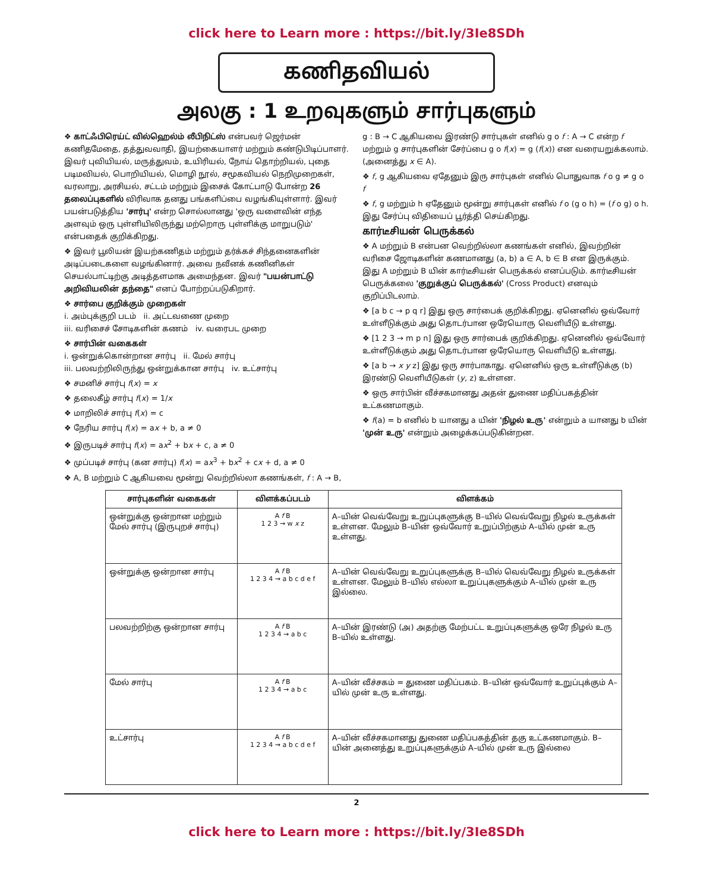click here to Learn more : https://bit.ly/3Ie8SDh
கணிதவியல்
அலகு : 1 உறவுகளும் சார்புகளும்
❖ காட்ஃபிரெய்ட் வில்ஹெல்ம் லீபிநிட்ஸ் என்பவர் ஜெர்மன் கணிதமேதை, தத்துவவாதி, இயற்கையாளர் மற்றும் கண்டுபிடிப்பாளர். இவர் புவியியல், மருத்துவம், உயிரியல், நோய் தொற்றியல், புதை படிமவியல், பொறியியல், மொழி நூல், சமூகவியல் நெறிமுறைகள், வரலாறு, அரசியல், சட்டம் மற்றும் இசைக் கோட்பாடு போன்ற 26 தலைப்புகளில் விரிவாக தனது பங்களிப்பை வழங்கியுள்ளார். இவர் பயன்படுத்திய 'சார்பு' என்ற சொல்லானது 'ஒரு வளைவின் எந்த அளவும் ஒரு புள்ளியிலிருந்து மற்றொரு புள்ளிக்கு மாறுபடும்' என்பதைக் குறிக்கிறது.
❖ இவர் பூலியன் இயற்கணிதம் மற்றும் தர்க்கச் சிந்தனைகளின் அடிப்படைகளை வழங்கினார். அவை நவீனக் கணினிகள் செயல்பாட்டிற்கு அடித்தளமாக அமைந்தன. இவர் "பயன்பாட்டு அறிவியலின் தந்தை" எனப் போற்றப்படுகிறார்.
❖ சார்பை குறிக்கும் முறைகள்
i. அம்புக்குறி படம் ii. அட்டவணை முறை
iii. வரிசைச் சோடிகளின் கணம் iv. வரைபட முறை
❖ சார்பின் வகைகள்
i. ஒன்றுக்கொன்றான சார்பு ii. மேல் சார்பு
iii. பலவற்றிலிருந்து ஒன்றுக்கான சார்பு iv. உட்சார்பு
❖ சமனிச் சார்பு f(x) = x
❖ தலைகீழ் சார்பு f(x) = 1/x
❖ மாறிலிச் சார்பு f(x) = c
❖ நேரிய சார்பு f(x) = ax + b, a ≠ 0
❖ இருபடிச் சார்பு f(x) = ax<sup>2</sup> + bx + c, a ≠ 0
❖ முப்படிச் சார்பு (கன சார்பு) f(x) = ax<sup>3</sup> + bx<sup>2</sup> + cx + d, a ≠ 0
❖ A, B மற்றும் C ஆகியவை மூன்று வெற்றில்லா கணங்கள், f : A → B,
g : B → C ஆகியவை இரண்டு சார்புகள் எனில் g o f : A → C என்ற f மற்றும் g சார்புகளின் சேர்ப்பை g o f(x) = g (f(x)) என வரையறுக்கலாம். (அனைத்து x ∈ A).
❖ f, g ஆகியவை ஏதேனும் இரு சார்புகள் எனில் பொதுவாக f o g ≠ g o f
❖ f, g மற்றும் h ஏதேனும் மூன்று சார்புகள் எனில் f o (g o h) = (f o g) o h. இது சேர்ப்பு விதியைப் பூர்த்தி செய்கிறது.
கார்டீசியன் பெருக்கல்
❖ A மற்றும் B என்பன வெற்றில்லா கணங்கள் எனில், இவற்றின் வரிசை ஜோடிகளின் கணமானது (a, b) a ∈ A, b ∈ B என இருக்கும். இது A மற்றும் B யின் கார்டீசியன் பெருக்கல் எனப்படும். கார்டீசியன் பெருக்கலை 'குறுக்குப் பெருக்கல்' (Cross Product) எனவும் குறிப்பிடலாம்.
❖ [a b c → p q r] இது ஒரு சார்பைக் குறிக்கிறது. ஏனெனில் ஒவ்வோர் உள்ளீடுக்கும் அது தொடர்பான ஒரேயொரு வெளியீடு உள்ளது.
❖ [1 2 3 → m p n] இது ஒரு சார்பைக் குறிக்கிறது. ஏனெனில் ஒவ்வோர் உள்ளீடுக்கும் அது தொடர்பான ஒரேயொரு வெளியீடு உள்ளது.
❖ [a b → x y z] இது ஒரு சார்பாகாது. ஏனெனில் ஒரு உள்ளீடுக்கு (b) இரண்டு வெளியீடுகள் (y, z) உள்ளன.
❖ ஒரு சார்பின் வீச்சகமானது அதன் துணை மதிப்பகத்தின் உட்கணமாகும்.
❖ f(a) = b எனில் b யானது a யின் 'நிழல் உரு' என்றும் a யானது b யின் 'முன் உரு' என்றும் அழைக்கப்படுகின்றன.
| சார்புகளின் வகைகள் | விளக்கப்படம் | விளக்கம் |
| --- | --- | --- |
| ஒன்றுக்கு ஒன்றான மற்றும் மேல் சார்பு (இருபுறச் சார்பு) | A f B 1 2 3 → w x z | A–யின் வெவ்வேறு உறுப்புகளுக்கு B–யில் வெவ்வேறு நிழல் உருக்கள் உள்ளன. மேலும் B–யின் ஒவ்வோர் உறுப்பிற்கும் A–யில் முன் உரு உள்ளது. |
| ஒன்றுக்கு ஒன்றான சார்பு | A f B 1 2 3 4 → a b c d e f | A–யின் வெவ்வேறு உறுப்புகளுக்கு B–யில் வெவ்வேறு நிழல் உருக்கள் உள்ளன. மேலும் B–யில் எல்லா உறுப்புகளுக்கும் A–யில் முன் உரு இல்லை. |
| பலவற்றிற்கு ஒன்றான சார்பு | A f B 1 2 3 4 → a b c | A–யின் இரண்டு (அ) அதற்கு மேற்பட்ட உறுப்புகளுக்கு ஒரே நிழல் உரு B–யில் உள்ளது. |
| மேல் சார்பு | A f B 1 2 3 4 → a b c | A–யின் வீச்சகம் = துணை மதிப்பகம். B–யின் ஒவ்வோர் உறுப்புக்கும் A–யில் முன் உரு உள்ளது. |
| உட்சார்பு | A f B 1 2 3 4 → a b c d e f | A–யின் வீச்சகமானது துணை மதிப்பகத்தின் தகு உட்கணமாகும். B–யின் அனைத்து உறுப்புகளுக்கும் A–யில் முன் உரு இல்லை |
2
click here to Learn more : https://bit.ly/3Ie8SDh